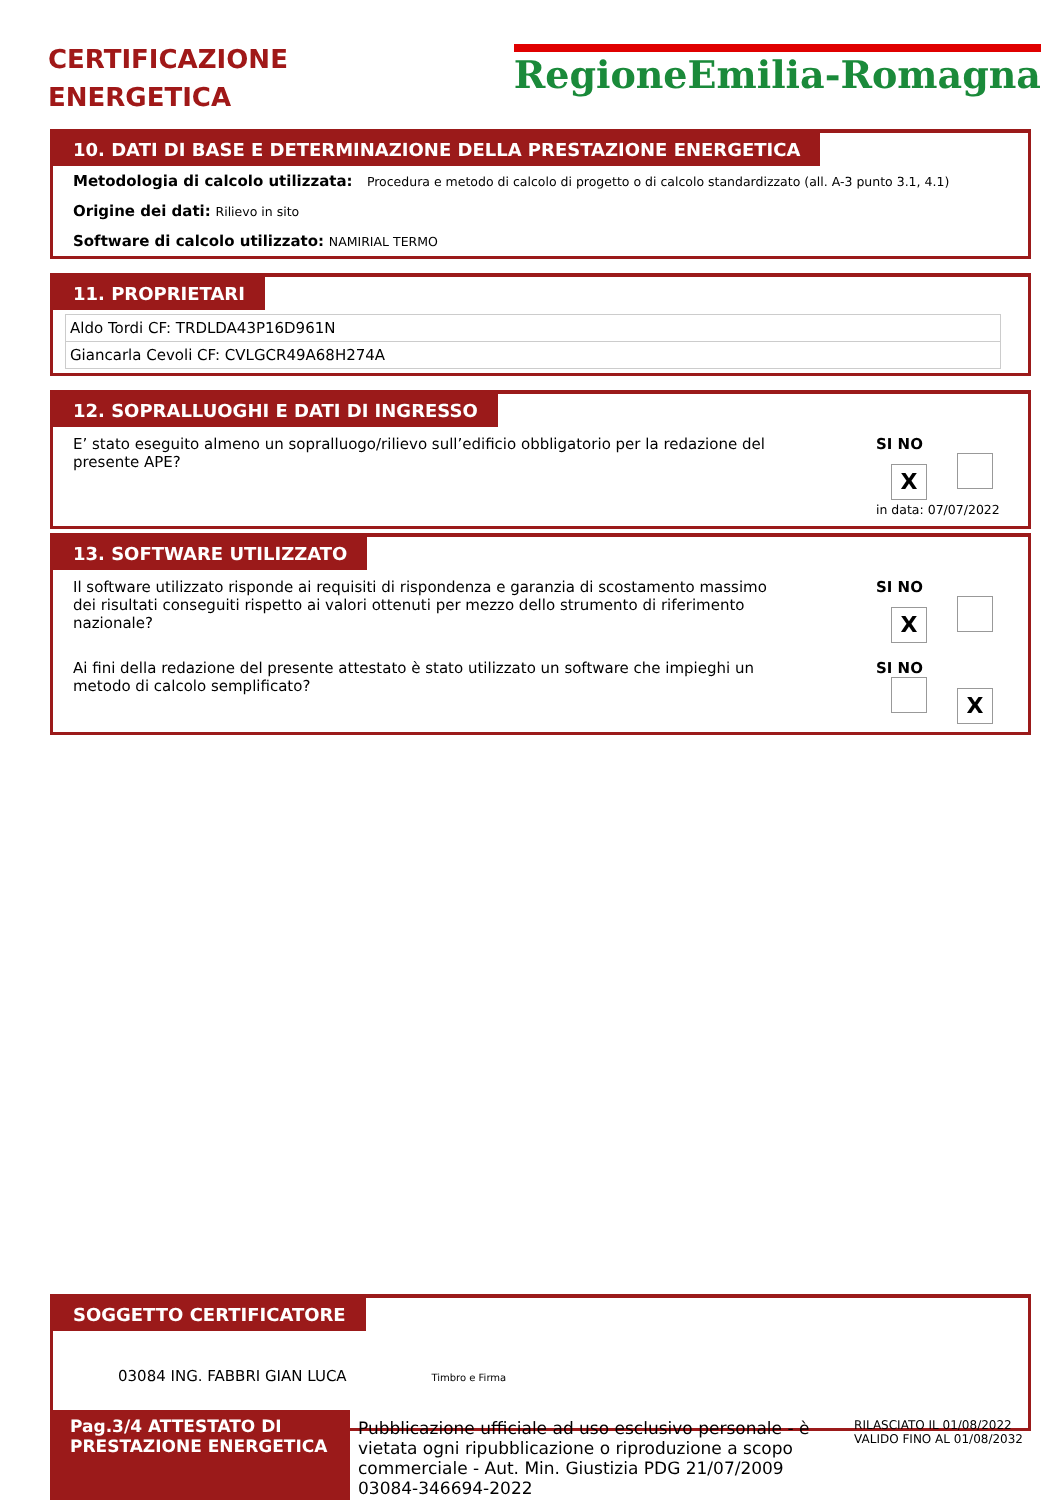CERTIFICAZIONE
ENERGETICA
RegioneEmilia-Romagna
10. DATI DI BASE E DETERMINAZIONE DELLA PRESTAZIONE ENERGETICA
Metodologia di calcolo utilizzata: Procedura e metodo di calcolo di progetto o di calcolo standardizzato (all. A-3 punto 3.1, 4.1)
Origine dei dati: Rilievo in sito
Software di calcolo utilizzato: NAMIRIAL TERMO
11. PROPRIETARI
| Aldo Tordi CF: TRDLDA43P16D961N |
| Giancarla Cevoli CF: CVLGCR49A68H274A |
12. SOPRALLUOGHI E DATI DI INGRESSO
E’ stato eseguito almeno un sopralluogo/rilievo sull’edificio obbligatorio per la redazione del presente APE?
SI NO
X
in data: 07/07/2022
13. SOFTWARE UTILIZZATO
Il software utilizzato risponde ai requisiti di rispondenza e garanzia di scostamento massimo dei risultati conseguiti rispetto ai valori ottenuti per mezzo dello strumento di riferimento nazionale?
SI NO
X
Ai fini della redazione del presente attestato è stato utilizzato un software che impieghi un metodo di calcolo semplificato?
SI NO
X
SOGGETTO CERTIFICATORE
03084 ING. FABBRI GIAN LUCA Timbro e Firma
Pag.3/4 ATTESTATO DI PRESTAZIONE ENERGETICA
Pubblicazione ufficiale ad uso esclusivo personale - è vietata ogni ripubblicazione o riproduzione a scopo commerciale - Aut. Min. Giustizia PDG 21/07/2009 03084-346694-2022
RILASCIATO IL 01/08/2022
VALIDO FINO AL 01/08/2032